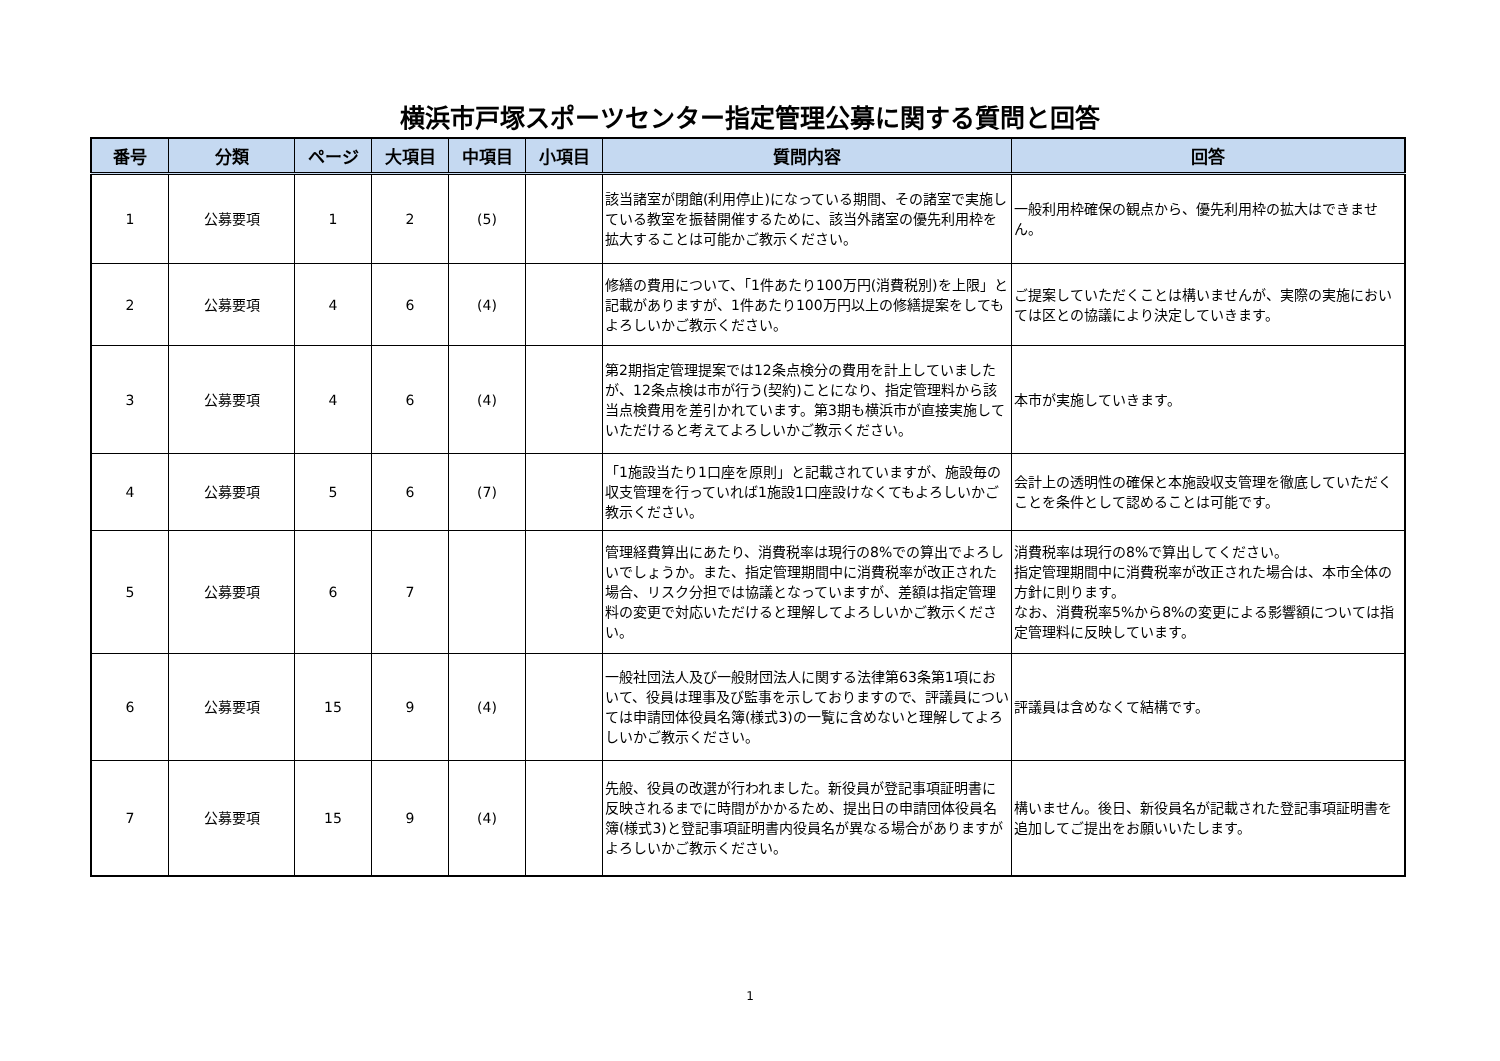横浜市戸塚スポーツセンター指定管理公募に関する質問と回答
| 番号 | 分類 | ページ | 大項目 | 中項目 | 小項目 | 質問内容 | 回答 |
| --- | --- | --- | --- | --- | --- | --- | --- |
| 1 | 公募要項 | 1 | 2 | (5) | | 該当諸室が閉館(利用停止)になっている期間、その諸室で実施している教室を振替開催するために、該当外諸室の優先利用枠を拡大することは可能かご教示ください。 | 一般利用枠確保の観点から、優先利用枠の拡大はできません。 |
| 2 | 公募要項 | 4 | 6 | (4) | | 修繕の費用について、「1件あたり100万円(消費税別)を上限」と記載がありますが、1件あたり100万円以上の修繕提案をしてもよろしいかご教示ください。 | ご提案していただくことは構いませんが、実際の実施においては区との協議により決定していきます。 |
| 3 | 公募要項 | 4 | 6 | (4) | | 第2期指定管理提案では12条点検分の費用を計上していましたが、12条点検は市が行う(契約)ことになり、指定管理料から該当点検費用を差引かれています。第3期も横浜市が直接実施していただけると考えてよろしいかご教示ください。 | 本市が実施していきます。 |
| 4 | 公募要項 | 5 | 6 | (7) | | 「1施設当たり1口座を原則」と記載されていますが、施設毎の収支管理を行っていれば1施設1口座設けなくてもよろしいかご教示ください。 | 会計上の透明性の確保と本施設収支管理を徹底していただくことを条件として認めることは可能です。 |
| 5 | 公募要項 | 6 | 7 | | | 管理経費算出にあたり、消費税率は現行の8%での算出でよろしいでしょうか。また、指定管理期間中に消費税率が改正された場合、リスク分担では協議となっていますが、差額は指定管理料の変更で対応いただけると理解してよろしいかご教示ください。 | 消費税率は現行の8%で算出してください。 指定管理期間中に消費税率が改正された場合は、本市全体の方針に則ります。 なお、消費税率5%から8%の変更による影響額については指定管理料に反映しています。 |
| 6 | 公募要項 | 15 | 9 | (4) | | 一般社団法人及び一般財団法人に関する法律第63条第1項において、役員は理事及び監事を示しておりますので、評議員については申請団体役員名簿(様式3)の一覧に含めないと理解してよろしいかご教示ください。 | 評議員は含めなくて結構です。 |
| 7 | 公募要項 | 15 | 9 | (4) | | 先般、役員の改選が行われました。新役員が登記事項証明書に反映されるまでに時間がかかるため、提出日の申請団体役員名簿(様式3)と登記事項証明書内役員名が異なる場合がありますがよろしいかご教示ください。 | 構いません。後日、新役員名が記載された登記事項証明書を追加してご提出をお願いいたします。 |
1